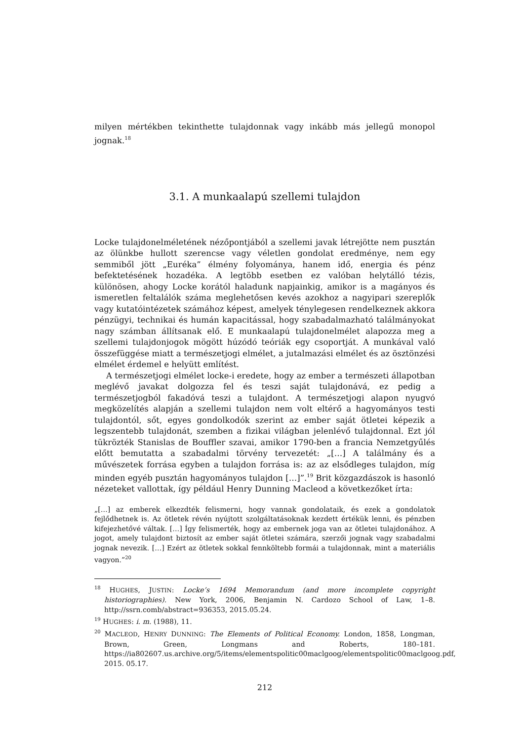milyen mértékben tekinthette tulajdonnak vagy inkább más jellegű monopol jognak.<sup>18</sup>
3.1. A munkaalapú szellemi tulajdon
Locke tulajdonelméletének nézőpontjából a szellemi javak létrejötte nem pusztán az ölünkbe hullott szerencse vagy véletlen gondolat eredménye, nem egy semmiből jött „Euréka” élmény folyománya, hanem idő, energia és pénz befektetésének hozadéka. A legtöbb esetben ez valóban helytálló tézis, különösen, ahogy Locke korától haladunk napjainkig, amikor is a magányos és ismeretlen feltalálók száma meglehetősen kevés azokhoz a nagyipari szereplők vagy kutatóintézetek számához képest, amelyek ténylegesen rendelkeznek akkora pénzügyi, technikai és humán kapacitással, hogy szabadalmazható találmányokat nagy számban állítsanak elő. E munkaalapú tulajdonelmélet alapozza meg a szellemi tulajdonjogok mögött húzódó teóriák egy csoportját. A munkával való összefüggése miatt a természetjogi elmélet, a jutalmazási elmélet és az ösztönzési elmélet érdemel e helyütt említést.
A természetjogi elmélet locke-i eredete, hogy az ember a természeti állapotban meglévő javakat dolgozza fel és teszi saját tulajdonává, ez pedig a természetjogból fakadóvá teszi a tulajdont. A természetjogi alapon nyugvó megközelítés alapján a szellemi tulajdon nem volt eltérő a hagyományos testi tulajdontól, sőt, egyes gondolkodók szerint az ember saját ötletei képezik a legszentebb tulajdonát, szemben a fizikai világban jelenlévő tulajdonnal. Ezt jól tükrözték Stanislas de Bouffler szavai, amikor 1790-ben a francia Nemzetgyűlés előtt bemutatta a szabadalmi törvény tervezetét: „[…] A találmány és a művészetek forrása egyben a tulajdon forrása is: az az elsődleges tulajdon, míg minden egyéb pusztán hagyományos tulajdon […]”.<sup>19</sup> Brit közgazdászok is hasonló nézeteket vallottak, így például Henry Dunning Macleod a következőket írta:
„[…] az emberek elkezdték felismerni, hogy vannak gondolataik, és ezek a gondolatok fejlődhetnek is. Az ötletek révén nyújtott szolgáltatásoknak kezdett értékük lenni, és pénzben kifejezhetővé váltak. […] Így felismerték, hogy az embernek joga van az ötletei tulajdonához. A jogot, amely tulajdont biztosít az ember saját ötletei számára, szerzői jognak vagy szabadalmi jognak nevezik. […] Ezért az ötletek sokkal fennköltebb formái a tulajdonnak, mint a materiális vagyon.”<sup>20</sup>
<sup>18</sup> HUGHES, JUSTIN: Locke’s 1694 Memorandum (and more incomplete copyright historiographies). New York, 2006, Benjamin N. Cardozo School of Law, 1–8. http://ssrn.comb/abstract=936353, 2015.05.24.
<sup>19</sup> HUGHES: i. m. (1988), 11.
<sup>20</sup> MACLEOD, HENRY DUNNING: The Elements of Political Economy. London, 1858, Longman, Brown, Green, Longmans and Roberts, 180–181. https://ia802607.us.archive.org/5/items/elementspolitic00maclgoog/elementspolitic00maclgoog.pdf, 2015. 05.17.
212